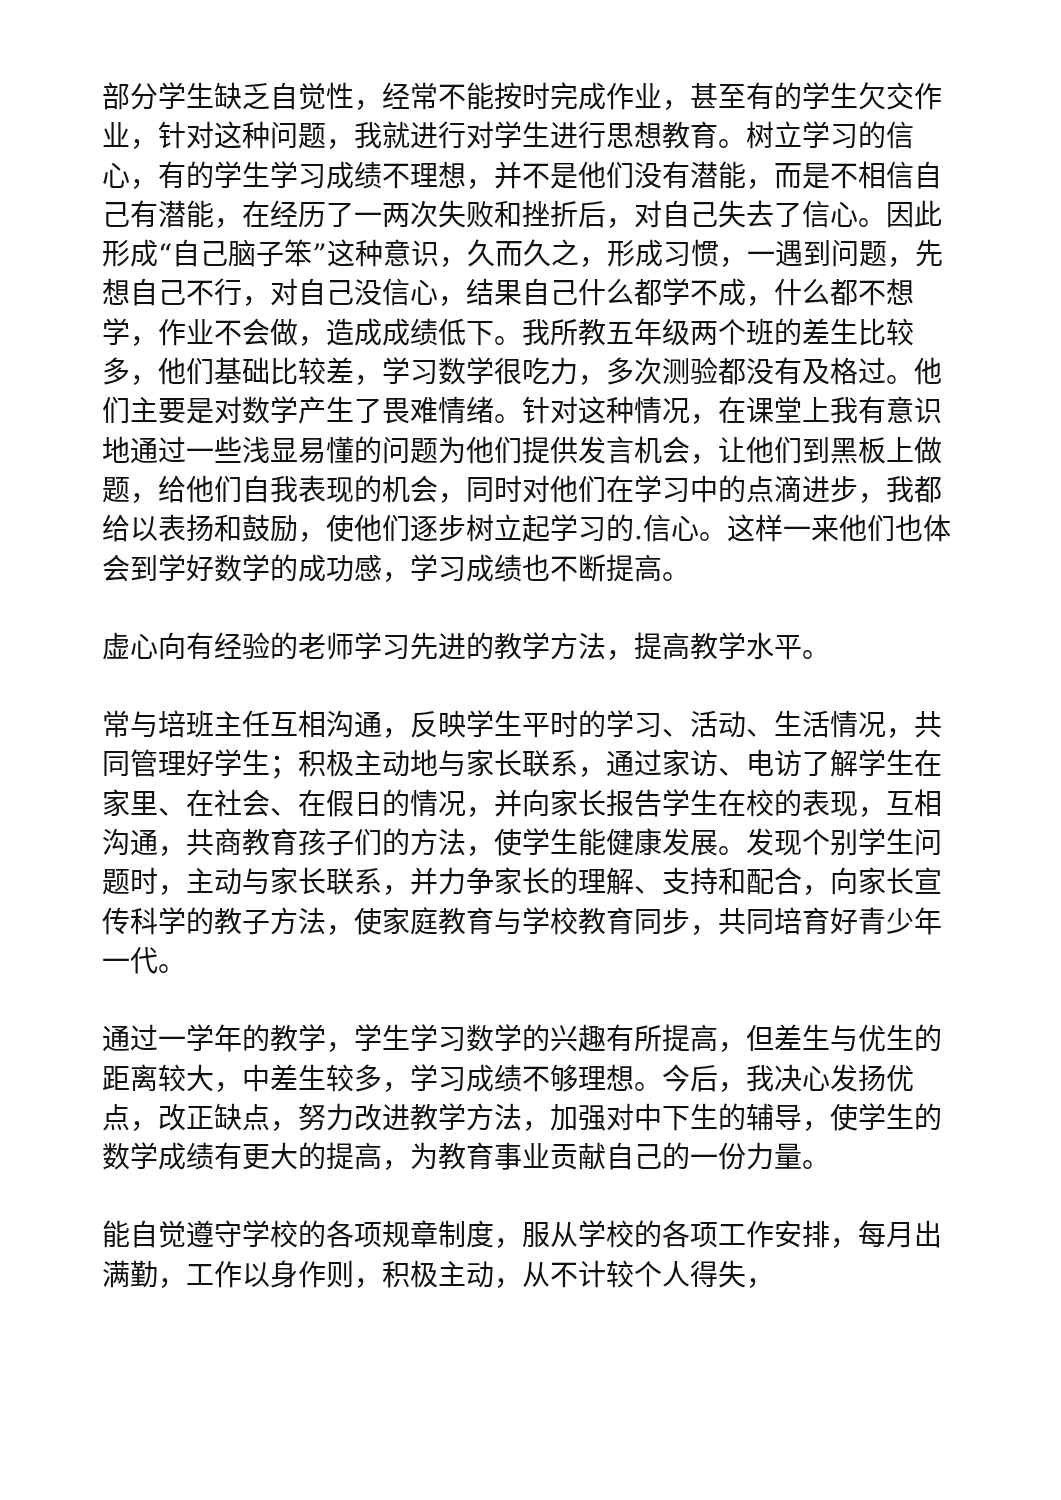部分学生缺乏自觉性，经常不能按时完成作业，甚至有的学生欠交作业，针对这种问题，我就进行对学生进行思想教育。树立学习的信心，有的学生学习成绩不理想，并不是他们没有潜能，而是不相信自己有潜能，在经历了一两次失败和挫折后，对自己失去了信心。因此形成“自己脑子笨”这种意识，久而久之，形成习惯，一遇到问题，先想自己不行，对自己没信心，结果自己什么都学不成，什么都不想学，作业不会做，造成成绩低下。我所教五年级两个班的差生比较多，他们基础比较差，学习数学很吃力，多次测验都没有及格过。他们主要是对数学产生了畏难情绪。针对这种情况，在课堂上我有意识地通过一些浅显易懂的问题为他们提供发言机会，让他们到黑板上做题，给他们自我表现的机会，同时对他们在学习中的点滴进步，我都给以表扬和鼓励，使他们逐步树立起学习的.信心。这样一来他们也体会到学好数学的成功感，学习成绩也不断提高。
虚心向有经验的老师学习先进的教学方法，提高教学水平。
常与培班主任互相沟通，反映学生平时的学习、活动、生活情况，共同管理好学生；积极主动地与家长联系，通过家访、电访了解学生在家里、在社会、在假日的情况，并向家长报告学生在校的表现，互相沟通，共商教育孩子们的方法，使学生能健康发展。发现个别学生问题时，主动与家长联系，并力争家长的理解、支持和配合，向家长宣传科学的教子方法，使家庭教育与学校教育同步，共同培育好青少年一代。
通过一学年的教学，学生学习数学的兴趣有所提高，但差生与优生的距离较大，中差生较多，学习成绩不够理想。今后，我决心发扬优点，改正缺点，努力改进教学方法，加强对中下生的辅导，使学生的数学成绩有更大的提高，为教育事业贡献自己的一份力量。
能自觉遵守学校的各项规章制度，服从学校的各项工作安排，每月出满勤，工作以身作则，积极主动，从不计较个人得失，